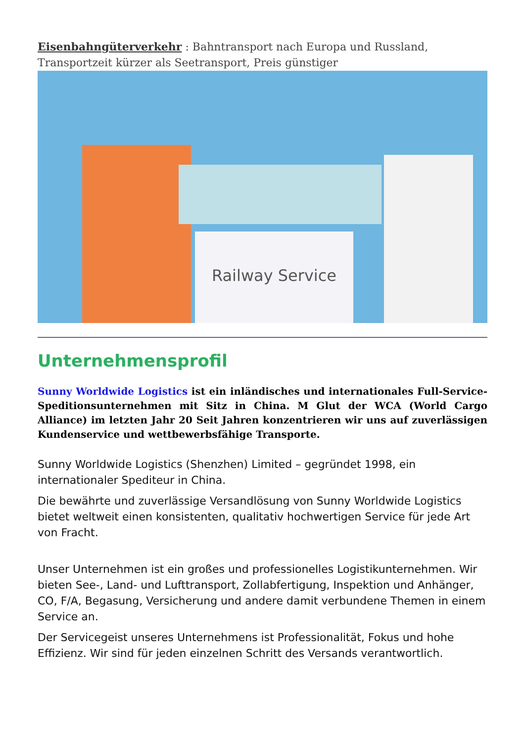Eisenbahngüterverkehr : Bahntransport nach Europa und Russland, Transportzeit kürzer als Seetransport, Preis günstiger
Railway Service
Unternehmensprofil
Sunny Worldwide Logistics ist ein inländisches und internationales Full-Service-Speditionsunternehmen mit Sitz in China. M Glut der WCA (World Cargo Alliance) im letzten Jahr 20 Seit Jahren konzentrieren wir uns auf zuverlässigen Kundenservice und wettbewerbsfähige Transporte.
Sunny Worldwide Logistics (Shenzhen) Limited – gegründet 1998, ein internationaler Spediteur in China.
Die bewährte und zuverlässige Versandlösung von Sunny Worldwide Logistics bietet weltweit einen konsistenten, qualitativ hochwertigen Service für jede Art von Fracht.
Unser Unternehmen ist ein großes und professionelles Logistikunternehmen. Wir bieten See-, Land- und Lufttransport, Zollabfertigung, Inspektion und Anhänger, CO, F/A, Begasung, Versicherung und andere damit verbundene Themen in einem Service an.
Der Servicegeist unseres Unternehmens ist Professionalität, Fokus und hohe Effizienz. Wir sind für jeden einzelnen Schritt des Versands verantwortlich.